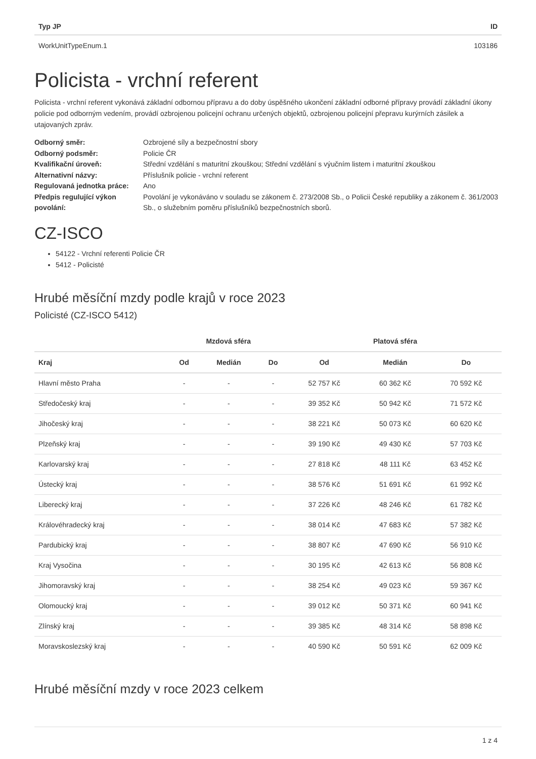| Typ JP | ID |
| --- | --- |
| WorkUnitTypeEnum.1 | 103186 |
Policista - vrchní referent
Policista - vrchní referent vykonává základní odbornou přípravu a do doby úspěšného ukončení základní odborné přípravy provádí základní úkony policie pod odborným vedením, provádí ozbrojenou policejní ochranu určených objektů, ozbrojenou policejní přepravu kurýrních zásilek a utajovaných zpráv.
| Odborný směr: | Ozbrojené síly a bezpečnostní sbory |
| Odborný podsměr: | Policie ČR |
| Kvalifikační úroveň: | Střední vzdělání s maturitní zkouškou; Střední vzdělání s výučním listem i maturitní zkouškou |
| Alternativní názvy: | Příslušník policie - vrchní referent |
| Regulovaná jednotka práce: | Ano |
| Předpis regulující výkon povolání: | Povolání je vykonáváno v souladu se zákonem č. 273/2008 Sb., o Policii České republiky a zákonem č. 361/2003 Sb., o služebním poměru příslušníků bezpečnostních sborů. |
CZ-ISCO
54122 - Vrchní referenti Policie ČR
5412 - Policisté
Hrubé měsíční mzdy podle krajů v roce 2023
Policisté (CZ-ISCO 5412)
| | Mzdová sféra | | | Platová sféra | | |
| --- | --- | --- | --- | --- | --- | --- |
| Kraj | Od | Medián | Do | Od | Medián | Do |
| Hlavní město Praha | - | - | - | 52 757 Kč | 60 362 Kč | 70 592 Kč |
| Středočeský kraj | - | - | - | 39 352 Kč | 50 942 Kč | 71 572 Kč |
| Jihočeský kraj | - | - | - | 38 221 Kč | 50 073 Kč | 60 620 Kč |
| Plzeňský kraj | - | - | - | 39 190 Kč | 49 430 Kč | 57 703 Kč |
| Karlovarský kraj | - | - | - | 27 818 Kč | 48 111 Kč | 63 452 Kč |
| Ústecký kraj | - | - | - | 38 576 Kč | 51 691 Kč | 61 992 Kč |
| Liberecký kraj | - | - | - | 37 226 Kč | 48 246 Kč | 61 782 Kč |
| Královéhradecký kraj | - | - | - | 38 014 Kč | 47 683 Kč | 57 382 Kč |
| Pardubický kraj | - | - | - | 38 807 Kč | 47 690 Kč | 56 910 Kč |
| Kraj Vysočina | - | - | - | 30 195 Kč | 42 613 Kč | 56 808 Kč |
| Jihomoravský kraj | - | - | - | 38 254 Kč | 49 023 Kč | 59 367 Kč |
| Olomoucký kraj | - | - | - | 39 012 Kč | 50 371 Kč | 60 941 Kč |
| Zlínský kraj | - | - | - | 39 385 Kč | 48 314 Kč | 58 898 Kč |
| Moravskoslezský kraj | - | - | - | 40 590 Kč | 50 591 Kč | 62 009 Kč |
Hrubé měsíční mzdy v roce 2023 celkem
1 z 4